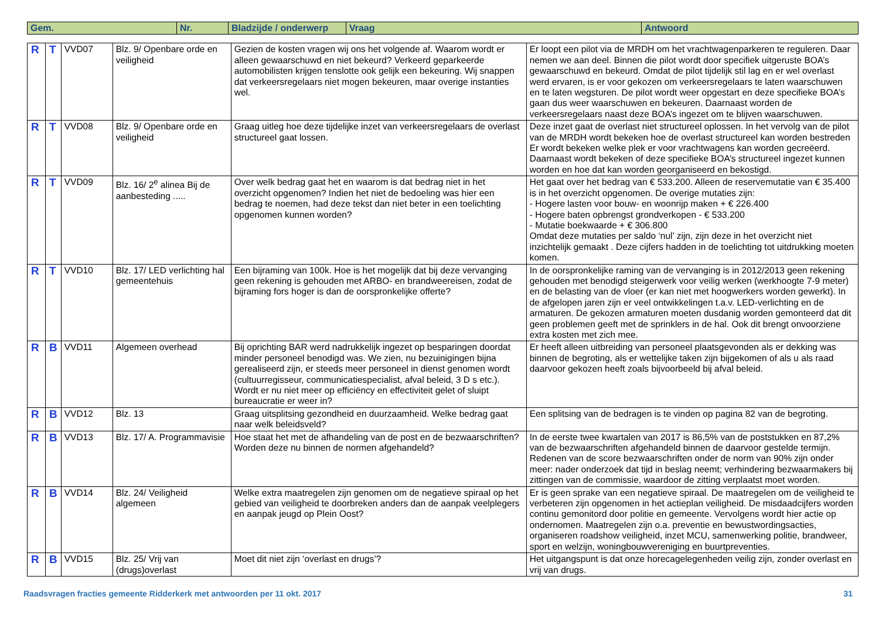| Gem. | Nr. | Bladzijde / onderwerp | Vraag | Antwoord |
| --- | --- | --- | --- | --- |
| R | T | VVD07 | Blz. 9/ Openbare orde en veiligheid | Gezien de kosten vragen wij ons het volgende af. Waarom wordt er alleen gewaarschuwd en niet bekeurd? Verkeerd geparkeerde automobilisten krijgen tenslotte ook gelijk een bekeuring. Wij snappen dat verkeersregelaars niet mogen bekeuren, maar overige instanties wel. | Er loopt een pilot via de MRDH om het vrachtwagenparkeren te reguleren. Daar nemen we aan deel. Binnen die pilot wordt door specifiek uitgeruste BOA’s gewaarschuwd en bekeurd. Omdat de pilot tijdelijk stil lag en er wel overlast werd ervaren, is er voor gekozen om verkeersregelaars te laten waarschuwen en te laten wegsturen. De pilot wordt weer opgestart en deze specifieke BOA’s gaan dus weer waarschuwen en bekeuren. Daarnaast worden de verkeersregelaars naast deze BOA’s ingezet om te blijven waarschuwen. |
| R | T | VVD08 | Blz. 9/ Openbare orde en veiligheid | Graag uitleg hoe deze tijdelijke inzet van verkeersregelaars de overlast structureel gaat lossen. | Deze inzet gaat de overlast niet structureel oplossen. In het vervolg van de pilot van de MRDH wordt bekeken hoe de overlast structureel kan worden bestreden Er wordt bekeken welke plek er voor vrachtwagens kan worden gecreëerd. Daarnaast wordt bekeken of deze specifieke BOA’s structureel ingezet kunnen worden en hoe dat kan worden georganiseerd en bekostigd. |
| R | T | VVD09 | Blz. 16/ 2<sup>e</sup> alinea Bij de aanbesteding ..... | Over welk bedrag gaat het en waarom is dat bedrag niet in het overzicht opgenomen? Indien het niet de bedoeling was hier een bedrag te noemen, had deze tekst dan niet beter in een toelichting opgenomen kunnen worden? | Het gaat over het bedrag van € 533.200. Alleen de reservemutatie van € 35.400 is in het overzicht opgenomen. De overige mutaties zijn: - Hogere lasten voor bouw- en woonrijp maken + € 226.400 - Hogere baten opbrengst grondverkopen - € 533.200 - Mutatie boekwaarde + € 306.800 Omdat deze mutaties per saldo ‘nul’ zijn, zijn deze in het overzicht niet inzichtelijk gemaakt . Deze cijfers hadden in de toelichting tot uitdrukking moeten komen. |
| R | T | VVD10 | Blz. 17/ LED verlichting hal gemeentehuis | Een bijraming van 100k. Hoe is het mogelijk dat bij deze vervanging geen rekening is gehouden met ARBO- en brandweereisen, zodat de bijraming fors hoger is dan de oorspronkelijke offerte? | In de oorspronkelijke raming van de vervanging is in 2012/2013 geen rekening gehouden met benodigd steigerwerk voor veilig werken (werkhoogte 7-9 meter) en de belasting van de vloer (er kan niet met hoogwerkers worden gewerkt). In de afgelopen jaren zijn er veel ontwikkelingen t.a.v. LED-verlichting en de armaturen. De gekozen armaturen moeten dusdanig worden gemonteerd dat dit geen problemen geeft met de sprinklers in de hal. Ook dit brengt onvoorziene extra kosten met zich mee. |
| R | B | VVD11 | Algemeen overhead | Bij oprichting BAR werd nadrukkelijk ingezet op besparingen doordat minder personeel benodigd was. We zien, nu bezuinigingen bijna gerealiseerd zijn, er steeds meer personeel in dienst genomen wordt (cultuurregisseur, communicatiespecialist, afval beleid, 3 D s etc.). Wordt er nu niet meer op efficiëncy en effectiviteit gelet of sluipt bureaucratie er weer in? | Er heeft alleen uitbreiding van personeel plaatsgevonden als er dekking was binnen de begroting, als er wettelijke taken zijn bijgekomen of als u als raad daarvoor gekozen heeft zoals bijvoorbeeld bij afval beleid. |
| R | B | VVD12 | Blz. 13 | Graag uitsplitsing gezondheid en duurzaamheid. Welke bedrag gaat naar welk beleidsveld? | Een splitsing van de bedragen is te vinden op pagina 82 van de begroting. |
| R | B | VVD13 | Blz. 17/ A. Programmavisie | Hoe staat het met de afhandeling van de post en de bezwaarschriften? Worden deze nu binnen de normen afgehandeld? | In de eerste twee kwartalen van 2017 is 86,5% van de poststukken en 87,2% van de bezwaarschriften afgehandeld binnen de daarvoor gestelde termijn. Redenen van de score bezwaarschriften onder de norm van 90% zijn onder meer: nader onderzoek dat tijd in beslag neemt; verhindering bezwaarmakers bij zittingen van de commissie, waardoor de zitting verplaatst moet worden. |
| R | B | VVD14 | Blz. 24/ Veiligheid algemeen | Welke extra maatregelen zijn genomen om de negatieve spiraal op het gebied van veiligheid te doorbreken anders dan de aanpak veelplegers en aanpak jeugd op Plein Oost? | Er is geen sprake van een negatieve spiraal. De maatregelen om de veiligheid te verbeteren zijn opgenomen in het actieplan veiligheid. De misdaadcijfers worden continu gemonitord door politie en gemeente. Vervolgens wordt hier actie op ondernomen. Maatregelen zijn o.a. preventie en bewustwordingsacties, organiseren roadshow veiligheid, inzet MCU, samenwerking politie, brandweer, sport en welzijn, woningbouwvereniging en buurtpreventies. |
| R | B | VVD15 | Blz. 25/ Vrij van (drugs)overlast | Moet dit niet zijn ‘overlast en drugs’? | Het uitgangspunt is dat onze horecagelegenheden veilig zijn, zonder overlast en vrij van drugs. |
Raadsvragen fracties gemeente Ridderkerk met antwoorden per 11 okt. 2017 31